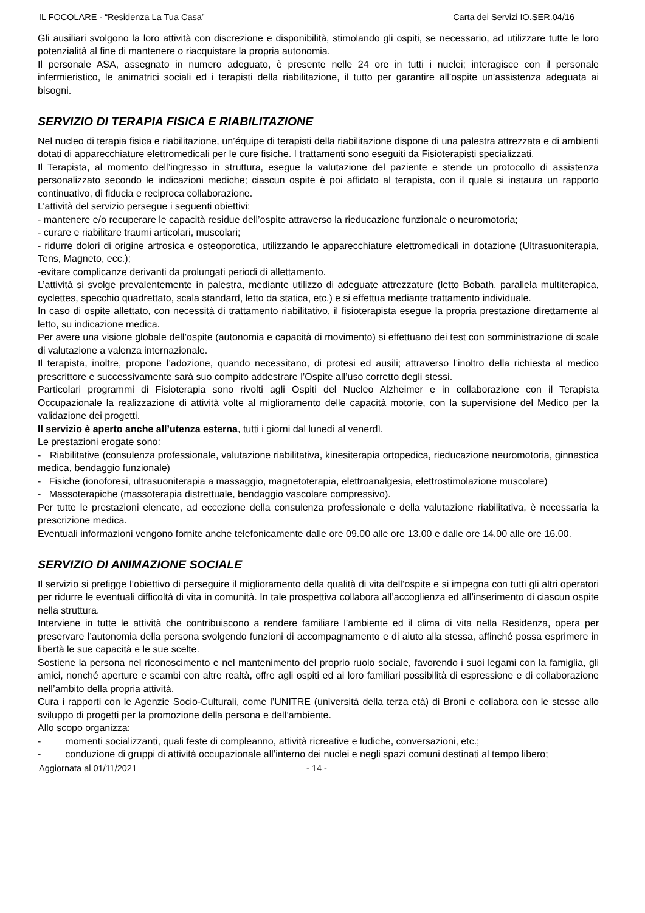IL FOCOLARE - “Residenza La Tua Casa” Carta dei Servizi IO.SER.04/16
Gli ausiliari svolgono la loro attività con discrezione e disponibilità, stimolando gli ospiti, se necessario, ad utilizzare tutte le loro potenzialità al fine di mantenere o riacquistare la propria autonomia.
Il personale ASA, assegnato in numero adeguato, è presente nelle 24 ore in tutti i nuclei; interagisce con il personale infermieristico, le animatrici sociali ed i terapisti della riabilitazione, il tutto per garantire all’ospite un’assistenza adeguata ai bisogni.
SERVIZIO DI TERAPIA FISICA E RIABILITAZIONE
Nel nucleo di terapia fisica e riabilitazione, un’équipe di terapisti della riabilitazione dispone di una palestra attrezzata e di ambienti dotati di apparecchiature elettromedicali per le cure fisiche. I trattamenti sono eseguiti da Fisioterapisti specializzati.
Il Terapista, al momento dell’ingresso in struttura, esegue la valutazione del paziente e stende un protocollo di assistenza personalizzato secondo le indicazioni mediche; ciascun ospite è poi affidato al terapista, con il quale si instaura un rapporto continuativo, di fiducia e reciproca collaborazione.
L’attività del servizio persegue i seguenti obiettivi:
- mantenere e/o recuperare le capacità residue dell’ospite attraverso la rieducazione funzionale o neuromotoria;
- curare e riabilitare traumi articolari, muscolari;
- ridurre dolori di origine artrosica e osteoporotica, utilizzando le apparecchiature elettromedicali in dotazione (Ultrasuoniterapia, Tens, Magneto, ecc.);
-evitare complicanze derivanti da prolungati periodi di allettamento.
L’attività si svolge prevalentemente in palestra, mediante utilizzo di adeguate attrezzature (letto Bobath, parallela multiterapica, cyclettes, specchio quadrettato, scala standard, letto da statica, etc.) e si effettua mediante trattamento individuale.
In caso di ospite allettato, con necessità di trattamento riabilitativo, il fisioterapista esegue la propria prestazione direttamente al letto, su indicazione medica.
Per avere una visione globale dell’ospite (autonomia e capacità di movimento) si effettuano dei test con somministrazione di scale di valutazione a valenza internazionale.
Il terapista, inoltre, propone l’adozione, quando necessitano, di protesi ed ausili; attraverso l’inoltro della richiesta al medico prescrittore e successivamente sarà suo compito addestrare l’Ospite all’uso corretto degli stessi.
Particolari programmi di Fisioterapia sono rivolti agli Ospiti del Nucleo Alzheimer e in collaborazione con il Terapista Occupazionale la realizzazione di attività volte al miglioramento delle capacità motorie, con la supervisione del Medico per la validazione dei progetti.
Il servizio è aperto anche all’utenza esterna, tutti i giorni dal lunedì al venerdì.
Le prestazioni erogate sono:
- Riabilitative (consulenza professionale, valutazione riabilitativa, kinesiterapia ortopedica, rieducazione neuromotoria, ginnastica medica, bendaggio funzionale)
- Fisiche (ionoforesi, ultrasuoniterapia a massaggio, magnetoterapia, elettroanalgesia, elettrostimolazione muscolare)
- Massoterapiche (massoterapia distrettuale, bendaggio vascolare compressivo).
Per tutte le prestazioni elencate, ad eccezione della consulenza professionale e della valutazione riabilitativa, è necessaria la prescrizione medica.
Eventuali informazioni vengono fornite anche telefonicamente dalle ore 09.00 alle ore 13.00 e dalle ore 14.00 alle ore 16.00.
SERVIZIO DI ANIMAZIONE SOCIALE
Il servizio si prefigge l’obiettivo di perseguire il miglioramento della qualità di vita dell’ospite e si impegna con tutti gli altri operatori per ridurre le eventuali difficoltà di vita in comunità. In tale prospettiva collabora all’accoglienza ed all’inserimento di ciascun ospite nella struttura.
Interviene in tutte le attività che contribuiscono a rendere familiare l’ambiente ed il clima di vita nella Residenza, opera per preservare l’autonomia della persona svolgendo funzioni di accompagnamento e di aiuto alla stessa, affinché possa esprimere in libertà le sue capacità e le sue scelte.
Sostiene la persona nel riconoscimento e nel mantenimento del proprio ruolo sociale, favorendo i suoi legami con la famiglia, gli amici, nonché aperture e scambi con altre realtà, offre agli ospiti ed ai loro familiari possibilità di espressione e di collaborazione nell’ambito della propria attività.
Cura i rapporti con le Agenzie Socio-Culturali, come l’UNITRE (università della terza età) di Broni e collabora con le stesse allo sviluppo di progetti per la promozione della persona e dell’ambiente.
Allo scopo organizza:
- momenti socializzanti, quali feste di compleanno, attività ricreative e ludiche, conversazioni, etc.;
- conduzione di gruppi di attività occupazionale all’interno dei nuclei e negli spazi comuni destinati al tempo libero;
Aggiornata al 01/11/2021 - 14 -